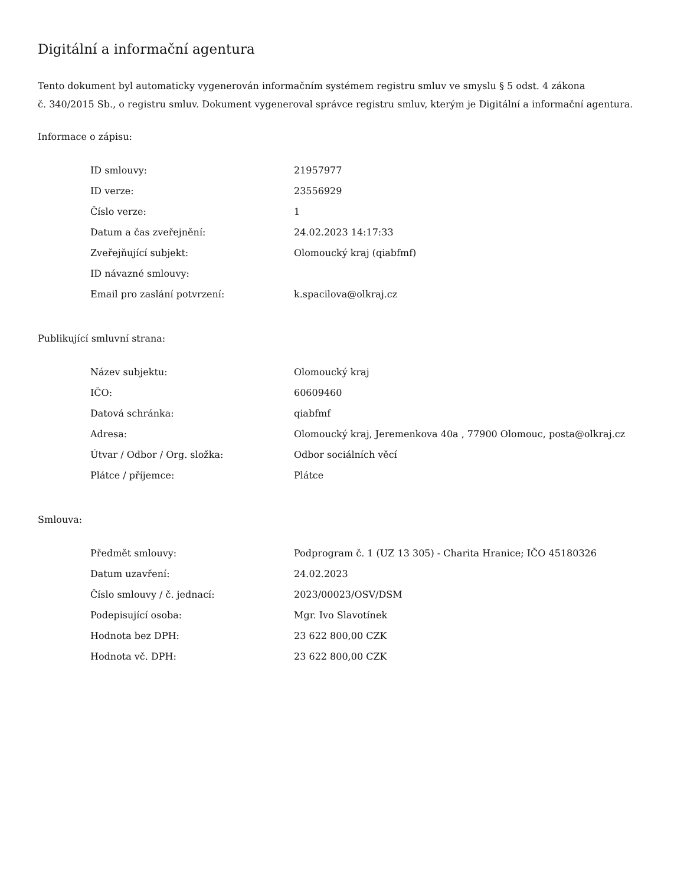Digitální a informační agentura
Tento dokument byl automaticky vygenerován informačním systémem registru smluv ve smyslu § 5 odst. 4 zákona
č. 340/2015 Sb., o registru smluv. Dokument vygeneroval správce registru smluv, kterým je Digitální a informační agentura.
Informace o zápisu:
| ID smlouvy: | 21957977 |
| ID verze: | 23556929 |
| Číslo verze: | 1 |
| Datum a čas zveřejnění: | 24.02.2023 14:17:33 |
| Zveřejňující subjekt: | Olomoucký kraj (qiabfmf) |
| ID návazné smlouvy: | |
| Email pro zaslání potvrzení: | k.spacilova@olkraj.cz |
Publikující smluvní strana:
| Název subjektu: | Olomoucký kraj |
| IČO: | 60609460 |
| Datová schránka: | qiabfmf |
| Adresa: | Olomoucký kraj, Jeremenkova 40a , 77900 Olomouc, posta@olkraj.cz |
| Útvar / Odbor / Org. složka: | Odbor sociálních věcí |
| Plátce / příjemce: | Plátce |
Smlouva:
| Předmět smlouvy: | Podprogram č. 1 (UZ 13 305) - Charita Hranice; IČO 45180326 |
| Datum uzavření: | 24.02.2023 |
| Číslo smlouvy / č. jednací: | 2023/00023/OSV/DSM |
| Podepisující osoba: | Mgr. Ivo Slavotínek |
| Hodnota bez DPH: | 23 622 800,00 CZK |
| Hodnota vč. DPH: | 23 622 800,00 CZK |